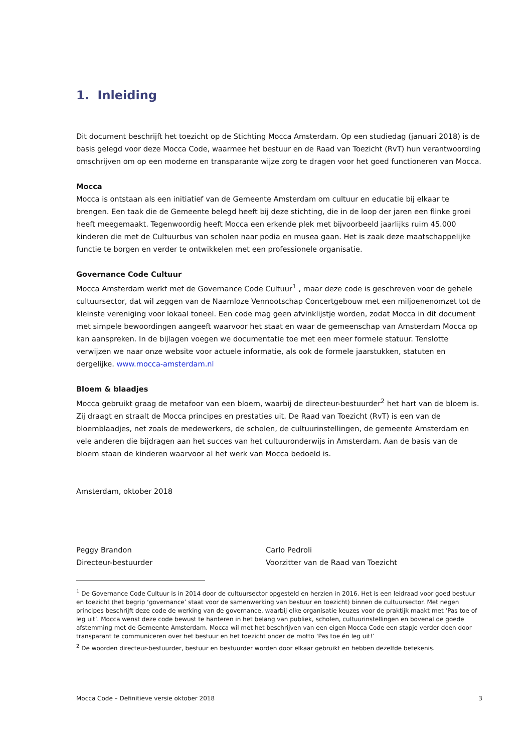1. Inleiding
Dit document beschrijft het toezicht op de Stichting Mocca Amsterdam. Op een studiedag (januari 2018) is de basis gelegd voor deze Mocca Code, waarmee het bestuur en de Raad van Toezicht (RvT) hun verantwoording omschrijven om op een moderne en transparante wijze zorg te dragen voor het goed functioneren van Mocca.
Mocca
Mocca is ontstaan als een initiatief van de Gemeente Amsterdam om cultuur en educatie bij elkaar te brengen. Een taak die de Gemeente belegd heeft bij deze stichting, die in de loop der jaren een flinke groei heeft meegemaakt. Tegenwoordig heeft Mocca een erkende plek met bijvoorbeeld jaarlijks ruim 45.000 kinderen die met de Cultuurbus van scholen naar podia en musea gaan. Het is zaak deze maatschappelijke functie te borgen en verder te ontwikkelen met een professionele organisatie.
Governance Code Cultuur
Mocca Amsterdam werkt met de Governance Code Cultuur<sup>1</sup> , maar deze code is geschreven voor de gehele cultuursector, dat wil zeggen van de Naamloze Vennootschap Concertgebouw met een miljoenenomzet tot de kleinste vereniging voor lokaal toneel. Een code mag geen afvinklijstje worden, zodat Mocca in dit document met simpele bewoordingen aangeeft waarvoor het staat en waar de gemeenschap van Amsterdam Mocca op kan aanspreken. In de bijlagen voegen we documentatie toe met een meer formele statuur. Tenslotte verwijzen we naar onze website voor actuele informatie, als ook de formele jaarstukken, statuten en dergelijke. www.mocca-amsterdam.nl
Bloem & blaadjes
Mocca gebruikt graag de metafoor van een bloem, waarbij de directeur-bestuurder<sup>2</sup> het hart van de bloem is. Zij draagt en straalt de Mocca principes en prestaties uit. De Raad van Toezicht (RvT) is een van de bloemblaadjes, net zoals de medewerkers, de scholen, de cultuurinstellingen, de gemeente Amsterdam en vele anderen die bijdragen aan het succes van het cultuuronderwijs in Amsterdam. Aan de basis van de bloem staan de kinderen waarvoor al het werk van Mocca bedoeld is.
Amsterdam, oktober 2018
Peggy Brandon
Directeur-bestuurder
Carlo Pedroli
Voorzitter van de Raad van Toezicht
<sup>1</sup> De Governance Code Cultuur is in 2014 door de cultuursector opgesteld en herzien in 2016. Het is een leidraad voor goed bestuur en toezicht (het begrip ‘governance’ staat voor de samenwerking van bestuur en toezicht) binnen de cultuursector. Met negen principes beschrijft deze code de werking van de governance, waarbij elke organisatie keuzes voor de praktijk maakt met ‘Pas toe of leg uit’. Mocca wenst deze code bewust te hanteren in het belang van publiek, scholen, cultuurinstellingen en bovenal de goede afstemming met de Gemeente Amsterdam. Mocca wil met het beschrijven van een eigen Mocca Code een stapje verder doen door transparant te communiceren over het bestuur en het toezicht onder de motto ‘Pas toe én leg uit!’
<sup>2</sup> De woorden directeur-bestuurder, bestuur en bestuurder worden door elkaar gebruikt en hebben dezelfde betekenis.
Mocca Code – Definitieve versie oktober 2018 3